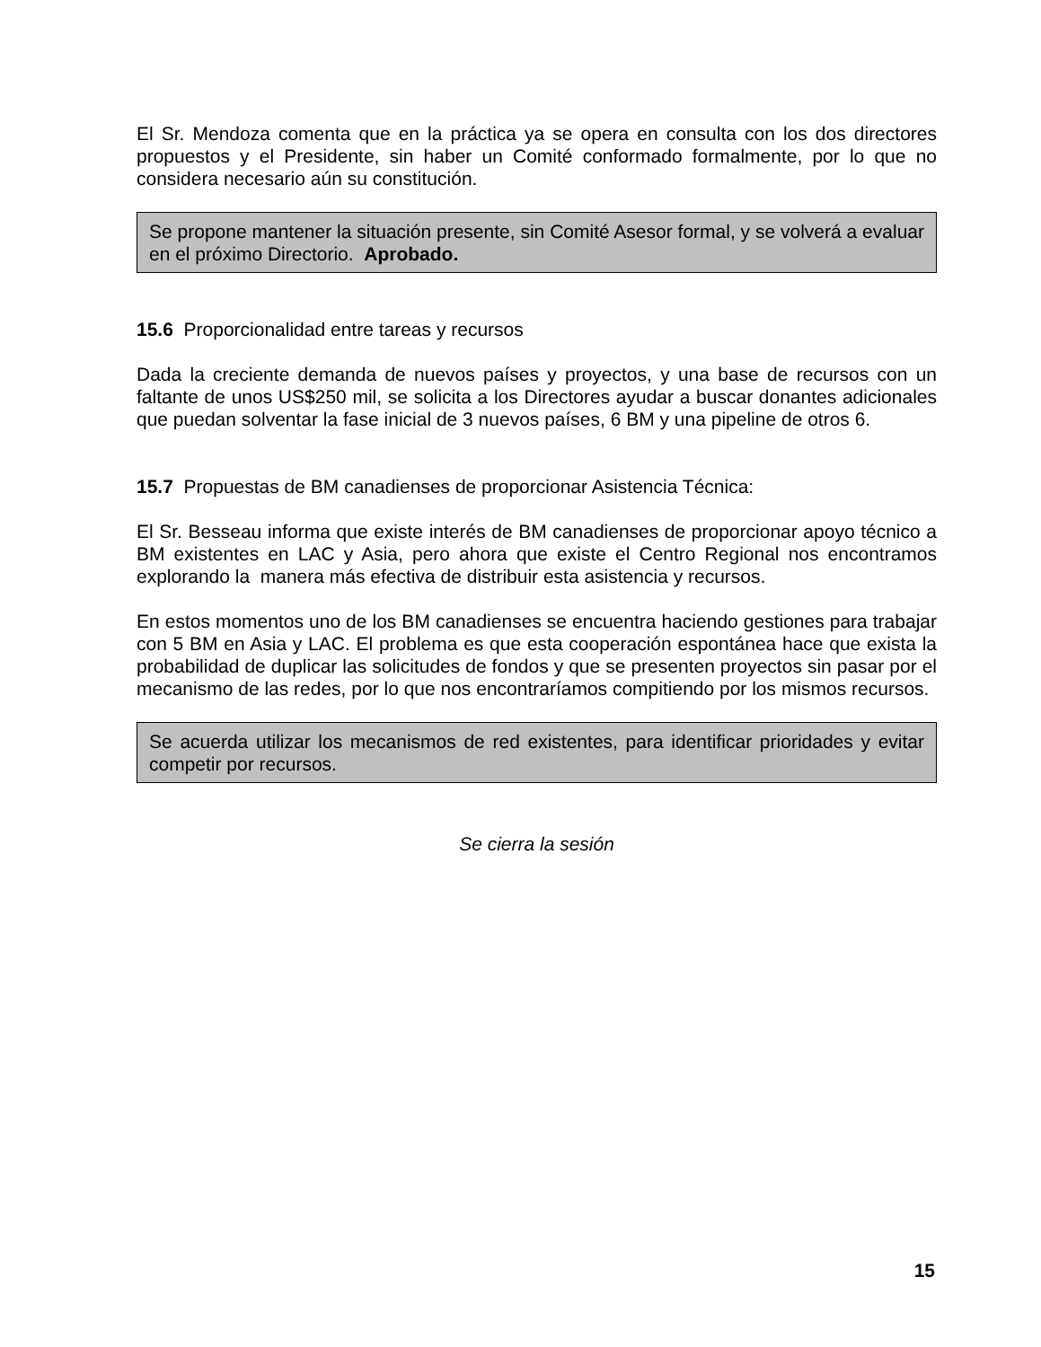El Sr. Mendoza comenta que en la práctica ya se opera en consulta con los dos directores propuestos y el Presidente, sin haber un Comité conformado formalmente, por lo que no considera necesario aún su constitución.
Se propone mantener la situación presente, sin Comité Asesor formal, y se volverá a evaluar en el próximo Directorio. Aprobado.
15.6 Proporcionalidad entre tareas y recursos
Dada la creciente demanda de nuevos países y proyectos, y una base de recursos con un faltante de unos US$250 mil, se solicita a los Directores ayudar a buscar donantes adicionales que puedan solventar la fase inicial de 3 nuevos países, 6 BM y una pipeline de otros 6.
15.7 Propuestas de BM canadienses de proporcionar Asistencia Técnica:
El Sr. Besseau informa que existe interés de BM canadienses de proporcionar apoyo técnico a BM existentes en LAC y Asia, pero ahora que existe el Centro Regional nos encontramos explorando la manera más efectiva de distribuir esta asistencia y recursos.
En estos momentos uno de los BM canadienses se encuentra haciendo gestiones para trabajar con 5 BM en Asia y LAC. El problema es que esta cooperación espontánea hace que exista la probabilidad de duplicar las solicitudes de fondos y que se presenten proyectos sin pasar por el mecanismo de las redes, por lo que nos encontraríamos compitiendo por los mismos recursos.
Se acuerda utilizar los mecanismos de red existentes, para identificar prioridades y evitar competir por recursos.
Se cierra la sesión
15